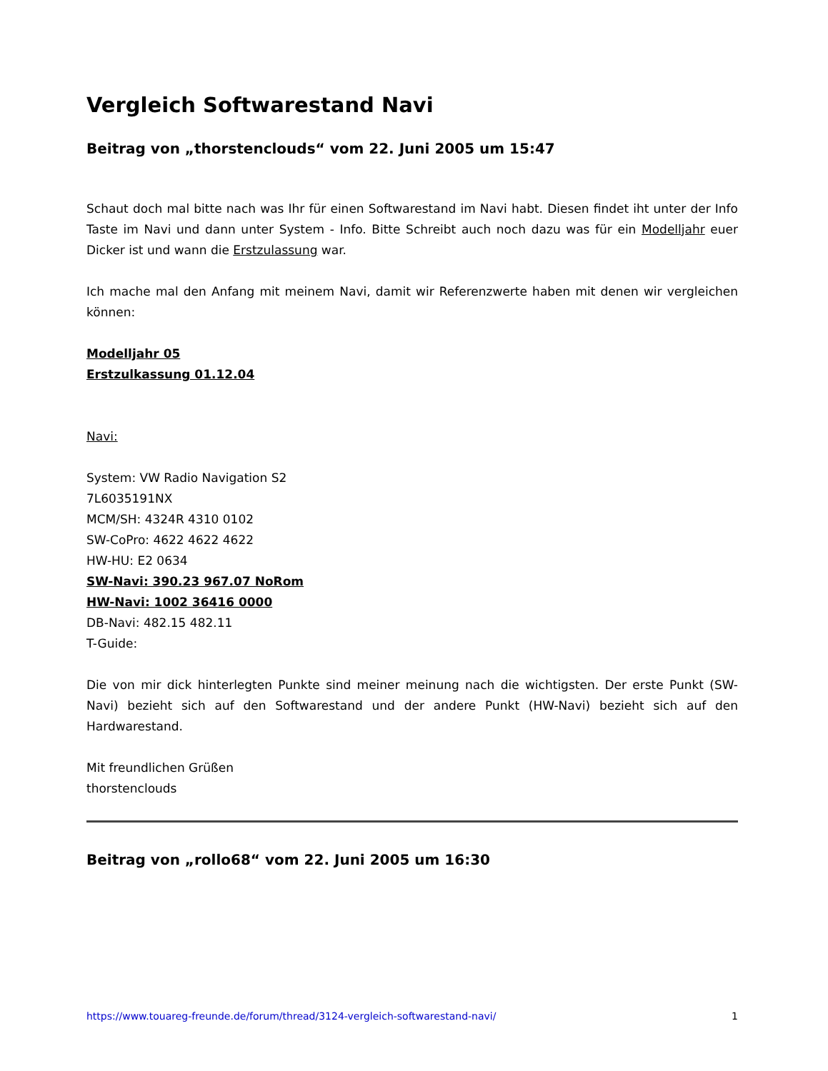Vergleich Softwarestand Navi
Beitrag von „thorstenclouds“ vom 22. Juni 2005 um 15:47
Schaut doch mal bitte nach was Ihr für einen Softwarestand im Navi habt. Diesen findet iht unter der Info Taste im Navi und dann unter System - Info. Bitte Schreibt auch noch dazu was für ein Modelljahr euer Dicker ist und wann die Erstzulassung war.
Ich mache mal den Anfang mit meinem Navi, damit wir Referenzwerte haben mit denen wir vergleichen können:
Modelljahr 05
Erstzulkassung 01.12.04
Navi:
System: VW Radio Navigation S2
7L6035191NX
MCM/SH: 4324R 4310 0102
SW-CoPro: 4622 4622 4622
HW-HU: E2 0634
SW-Navi: 390.23 967.07 NoRom
HW-Navi: 1002 36416 0000
DB-Navi: 482.15 482.11
T-Guide:
Die von mir dick hinterlegten Punkte sind meiner meinung nach die wichtigsten. Der erste Punkt (SW-Navi) bezieht sich auf den Softwarestand und der andere Punkt (HW-Navi) bezieht sich auf den Hardwarestand.
Mit freundlichen Grüßen
thorstenclouds
Beitrag von „rollo68“ vom 22. Juni 2005 um 16:30
https://www.touareg-freunde.de/forum/thread/3124-vergleich-softwarestand-navi/ 1